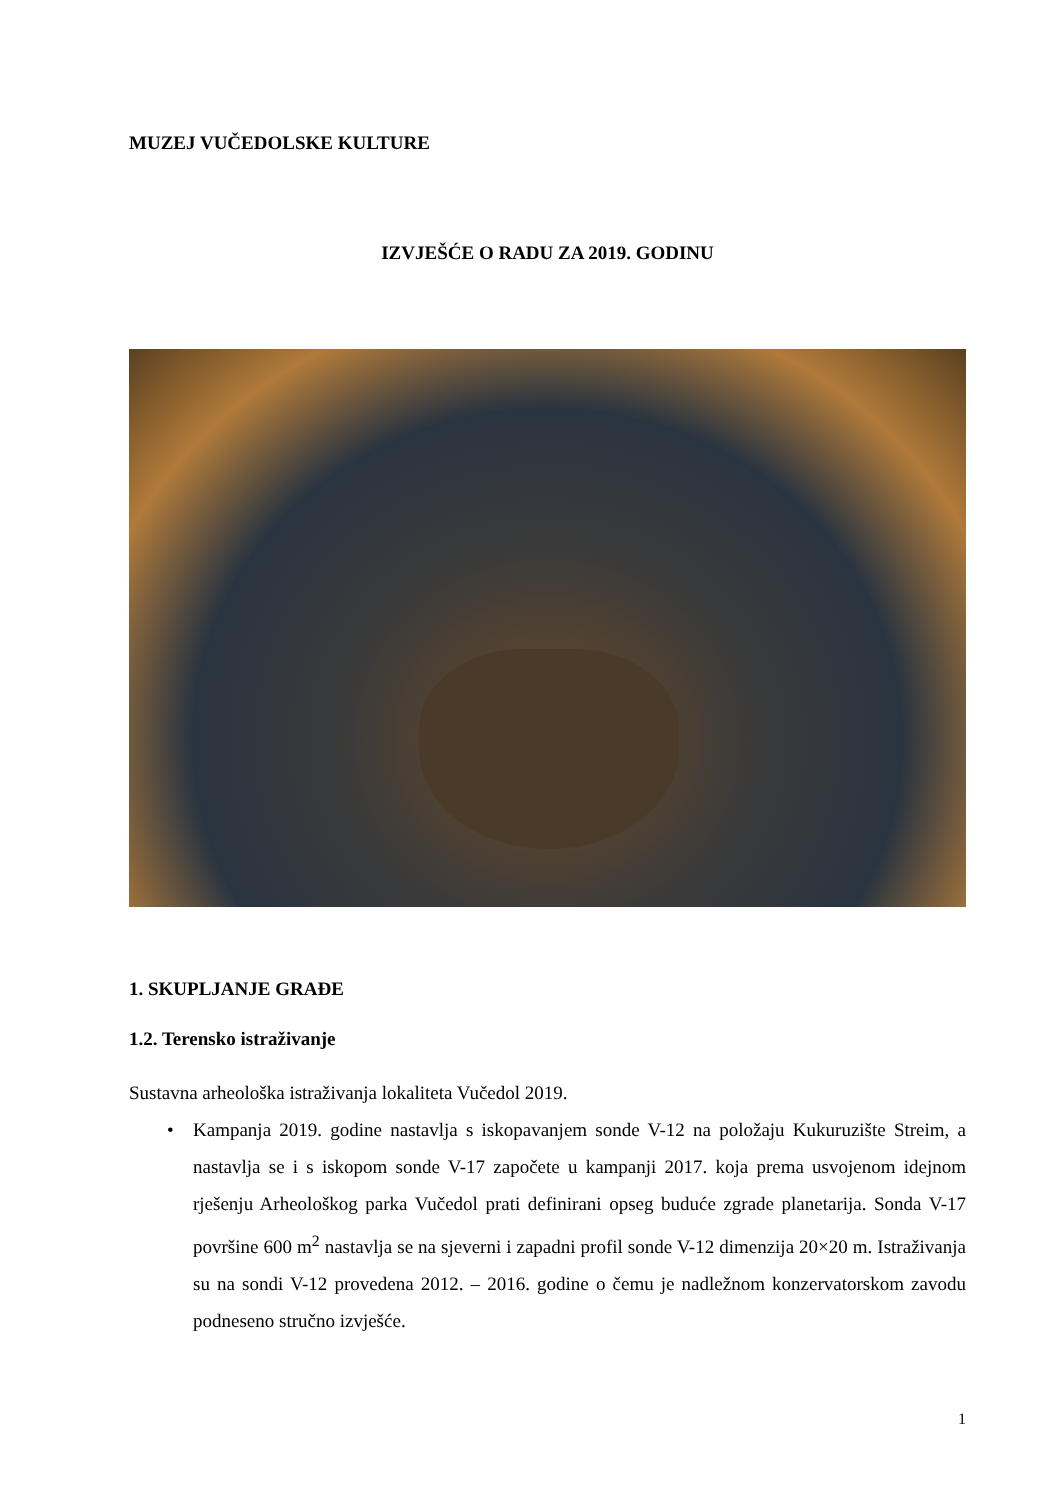MUZEJ VUČEDOLSKE KULTURE
IZVJEŠĆE O RADU ZA 2019. GODINU
1. SKUPLJANJE GRAĐE
1.2. Terensko istraživanje
Sustavna arheološka istraživanja lokaliteta Vučedol 2019.
• Kampanja 2019. godine nastavlja s iskopavanjem sonde V-12 na položaju Kukuruzište Streim, a nastavlja se i s iskopom sonde V-17 započete u kampanji 2017. koja prema usvojenom idejnom rješenju Arheološkog parka Vučedol prati definirani opseg buduće zgrade planetarija. Sonda V-17 površine 600 m<sup>2</sup> nastavlja se na sjeverni i zapadni profil sonde V-12 dimenzija 20×20 m. Istraživanja su na sondi V-12 provedena 2012. – 2016. godine o čemu je nadležnom konzervatorskom zavodu podneseno stručno izvješće.
1